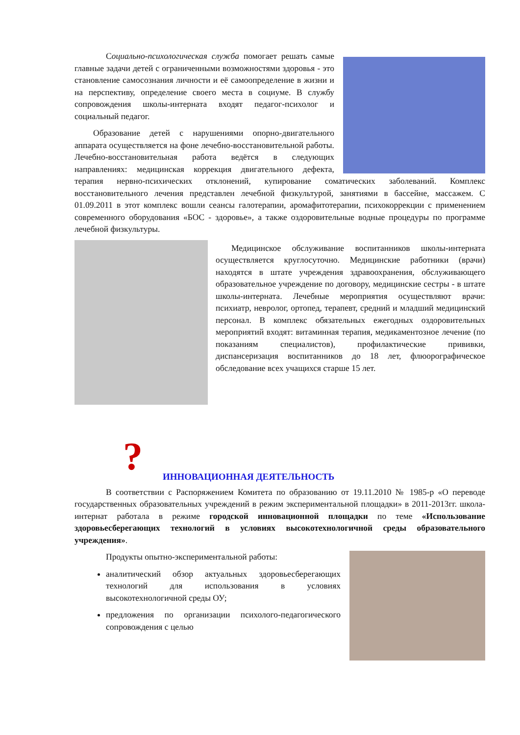Социально-психологическая служба помогает решать самые главные задачи детей с ограниченными возможностями здоровья - это становление самосознания личности и её самоопределение в жизни и на перспективу, определение своего места в социуме. В службу сопровождения школы-интерната входят педагог-психолог и социальный педагог.
Образование детей с нарушениями опорно-двигательного аппарата осуществляется на фоне лечебно-восстановительной работы. Лечебно-восстановительная работа ведётся в следующих направлениях: медицинская коррекция двигательного дефекта, терапия нервно-психических отклонений, купирование соматических заболеваний. Комплекс восстановительного лечения представлен лечебной физкультурой, занятиями в бассейне, массажем. С 01.09.2011 в этот комплекс вошли сеансы галотерапии, аромафитотерапии, психокоррекции с применением современного оборудования «БОС - здоровье», а также оздоровительные водные процедуры по программе лечебной физкультуры.
Медицинское обслуживание воспитанников школы-интерната осуществляется круглосуточно. Медицинские работники (врачи) находятся в штате учреждения здравоохранения, обслуживающего образовательное учреждение по договору, медицинские сестры - в штате школы-интерната. Лечебные мероприятия осуществляют врачи: психиатр, невролог, ортопед, терапевт, средний и младший медицинский персонал. В комплекс обязательных ежегодных оздоровительных мероприятий входят: витаминная терапия, медикаментозное лечение (по показаниям специалистов), профилактические прививки, диспансеризация воспитанников до 18 лет, флюорографическое обследование всех учащихся старше 15 лет.
? ИННОВАЦИОННАЯ ДЕЯТЕЛЬНОСТЬ
В соответствии с Распоряжением Комитета по образованию от 19.11.2010 № 1985-р «О переводе государственных образовательных учреждений в режим экспериментальной площадки» в 2011-2013гг. школа-интернат работала в режиме городской инновационной площадки по теме «Использование здоровьесберегающих технологий в условиях высокотехнологичной среды образовательного учреждения».
Продукты опытно-экспериментальной работы:
аналитический обзор актуальных здоровьесберегающих технологий для использования в условиях высокотехнологичной среды ОУ;
предложения по организации психолого-педагогического сопровождения с целью